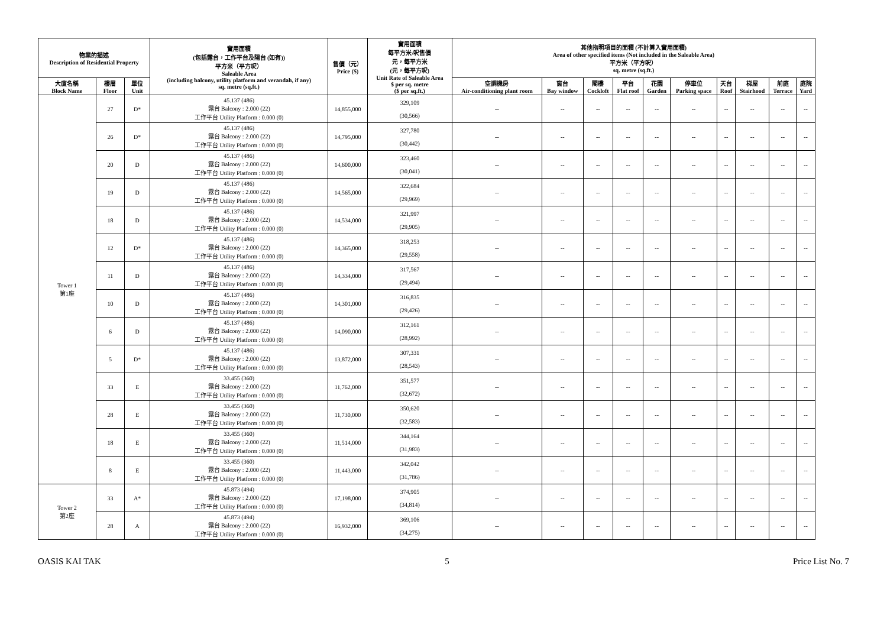| 物業的描述 Description of Residential Property | | | 實用面積 (包括露台，工作平台及陽台 (如有)) 平方米（平方呎） Saleable Area (including balcony, utility platform and verandah, if any) sq. metre (sq.ft.) | 售價（元） Price ($) | 實用面積 每平方米/呎售價 元，每平方米 (元，每平方呎) Unit Rate of Saleable Area $ per sq. metre ($ per sq.ft.) | 其他指明項目的面積 (不計算入實用面積) Area of other specified items (Not included in the Saleable Area) 平方米（平方呎） sq. metre (sq.ft.) | | | | | | | | | |
| --- | --- | --- | --- | --- | --- | --- | --- | --- | --- | --- | --- | --- | --- | --- | --- |
| 大廈名稱 Block Name | 樓層 Floor | 單位 Unit | | | | 空調機房 Air-conditioning plant room | 窗台 Bay window | 閣樓 Cockloft | 平台 Flat roof | 花園 Garden | 停車位 Parking space | 天台 Roof | 梯屋 Stairhood | 前庭 Terrace | 庭院 Yard |
| Tower 1 第1座 | 27 | D* | 45.137 (486) 露台 Balcony : 2.000 (22) 工作平台 Utility Platform : 0.000 (0) | 14,855,000 | 329,109 (30,566) | -- | -- | -- | -- | -- | -- | -- | -- | -- | -- |
| | 26 | D* | 45.137 (486) 露台 Balcony : 2.000 (22) 工作平台 Utility Platform : 0.000 (0) | 14,795,000 | 327,780 (30,442) | -- | -- | -- | -- | -- | -- | -- | -- | -- | -- |
| | 20 | D | 45.137 (486) 露台 Balcony : 2.000 (22) 工作平台 Utility Platform : 0.000 (0) | 14,600,000 | 323,460 (30,041) | -- | -- | -- | -- | -- | -- | -- | -- | -- | -- |
| | 19 | D | 45.137 (486) 露台 Balcony : 2.000 (22) 工作平台 Utility Platform : 0.000 (0) | 14,565,000 | 322,684 (29,969) | -- | -- | -- | -- | -- | -- | -- | -- | -- | -- |
| | 18 | D | 45.137 (486) 露台 Balcony : 2.000 (22) 工作平台 Utility Platform : 0.000 (0) | 14,534,000 | 321,997 (29,905) | -- | -- | -- | -- | -- | -- | -- | -- | -- | -- |
| | 12 | D* | 45.137 (486) 露台 Balcony : 2.000 (22) 工作平台 Utility Platform : 0.000 (0) | 14,365,000 | 318,253 (29,558) | -- | -- | -- | -- | -- | -- | -- | -- | -- | -- |
| | 11 | D | 45.137 (486) 露台 Balcony : 2.000 (22) 工作平台 Utility Platform : 0.000 (0) | 14,334,000 | 317,567 (29,494) | -- | -- | -- | -- | -- | -- | -- | -- | -- | -- |
| | 10 | D | 45.137 (486) 露台 Balcony : 2.000 (22) 工作平台 Utility Platform : 0.000 (0) | 14,301,000 | 316,835 (29,426) | -- | -- | -- | -- | -- | -- | -- | -- | -- | -- |
| | 6 | D | 45.137 (486) 露台 Balcony : 2.000 (22) 工作平台 Utility Platform : 0.000 (0) | 14,090,000 | 312,161 (28,992) | -- | -- | -- | -- | -- | -- | -- | -- | -- | -- |
| | 5 | D* | 45.137 (486) 露台 Balcony : 2.000 (22) 工作平台 Utility Platform : 0.000 (0) | 13,872,000 | 307,331 (28,543) | -- | -- | -- | -- | -- | -- | -- | -- | -- | -- |
| | 33 | E | 33.455 (360) 露台 Balcony : 2.000 (22) 工作平台 Utility Platform : 0.000 (0) | 11,762,000 | 351,577 (32,672) | -- | -- | -- | -- | -- | -- | -- | -- | -- | -- |
| | 28 | E | 33.455 (360) 露台 Balcony : 2.000 (22) 工作平台 Utility Platform : 0.000 (0) | 11,730,000 | 350,620 (32,583) | -- | -- | -- | -- | -- | -- | -- | -- | -- | -- |
| | 18 | E | 33.455 (360) 露台 Balcony : 2.000 (22) 工作平台 Utility Platform : 0.000 (0) | 11,514,000 | 344,164 (31,983) | -- | -- | -- | -- | -- | -- | -- | -- | -- | -- |
| | 8 | E | 33.455 (360) 露台 Balcony : 2.000 (22) 工作平台 Utility Platform : 0.000 (0) | 11,443,000 | 342,042 (31,786) | -- | -- | -- | -- | -- | -- | -- | -- | -- | -- |
| Tower 2 第2座 | 33 | A* | 45.873 (494) 露台 Balcony : 2.000 (22) 工作平台 Utility Platform : 0.000 (0) | 17,198,000 | 374,905 (34,814) | -- | -- | -- | -- | -- | -- | -- | -- | -- | -- |
| | 28 | A | 45.873 (494) 露台 Balcony : 2.000 (22) 工作平台 Utility Platform : 0.000 (0) | 16,932,000 | 369,106 (34,275) | -- | -- | -- | -- | -- | -- | -- | -- | -- | -- |
OASIS KAI TAK 5 Price List No. 7